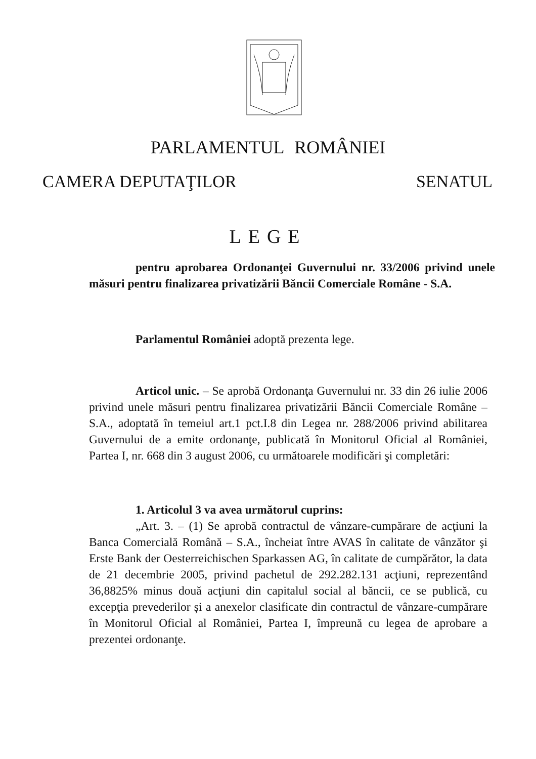PARLAMENTUL ROMÂNIEI
CAMERA DEPUTAŢILOR SENATUL
LEGE
pentru aprobarea Ordonanţei Guvernului nr. 33/2006 privind unele măsuri pentru finalizarea privatizării Băncii Comerciale Române - S.A.
Parlamentul României adoptă prezenta lege.
Articol unic. – Se aprobă Ordonanţa Guvernului nr. 33 din 26 iulie 2006 privind unele măsuri pentru finalizarea privatizării Băncii Comerciale Române – S.A., adoptată în temeiul art.1 pct.I.8 din Legea nr. 288/2006 privind abilitarea Guvernului de a emite ordonanţe, publicată în Monitorul Oficial al României, Partea I, nr. 668 din 3 august 2006, cu următoarele modificări şi completări:
1. Articolul 3 va avea următorul cuprins:
„Art. 3. – (1) Se aprobă contractul de vânzare-cumpărare de acţiuni la Banca Comercială Română – S.A., încheiat între AVAS în calitate de vânzător şi Erste Bank der Oesterreichischen Sparkassen AG, în calitate de cumpărător, la data de 21 decembrie 2005, privind pachetul de 292.282.131 acţiuni, reprezentând 36,8825% minus două acţiuni din capitalul social al băncii, ce se publică, cu excepţia prevederilor şi a anexelor clasificate din contractul de vânzare-cumpărare în Monitorul Oficial al României, Partea I, împreună cu legea de aprobare a prezentei ordonanţe.